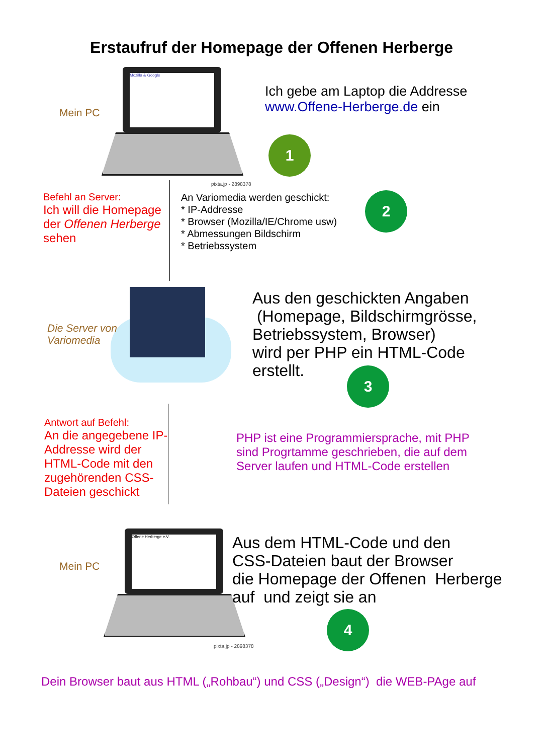Erstaufruf der Homepage der Offenen Herberge
Mozilla & Google
Mein PC
Ich gebe am Laptop die Addresse
www.Offene-Herberge.de ein
1
pixta.jp - 2898378
Befehl an Server:
Ich will die Homepage
der Offenen Herberge
sehen
An Variomedia werden geschickt:
* IP-Addresse
* Browser (Mozilla/IE/Chrome usw)
* Abmessungen Bildschirm
* Betriebssystem
2
Die Server von
Variomedia
Aus den geschickten Angaben
(Homepage, Bildschirmgrösse,
Betriebssystem, Browser)
wird per PHP ein HTML-Code
erstellt.
3
Antwort auf Befehl:
An die angegebene IP-
Addresse wird der
HTML-Code mit den
zugehörenden CSS-
Dateien geschickt
PHP ist eine Programmiersprache, mit PHP
sind Progrtamme geschrieben, die auf dem
Server laufen und HTML-Code erstellen
Offene Herberge e.V.
Mein PC
Aus dem HTML-Code und den
CSS-Dateien baut der Browser
die Homepage der Offenen Herberge
auf und zeigt sie an
4
pixta.jp - 2898378
Dein Browser baut aus HTML („Rohbau“) und CSS („Design“) die WEB-PAge auf